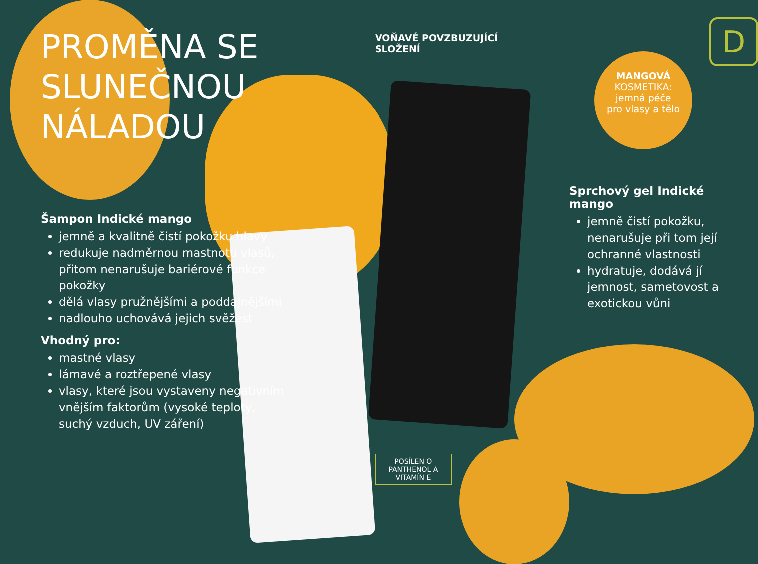PROMĚNA SE SLUNEČNOU NÁLADOU
Šampon Indické mango
jemně a kvalitně čistí pokožku hlavy
redukuje nadměrnou mastnotu vlasů, přitom nenarušuje bariérové funkce pokožky
dělá vlasy pružnějšími a poddajnějšími
nadlouho uchovává jejich svěžest
Vhodný pro:
mastné vlasy
lámavé a roztřepené vlasy
vlasy, které jsou vystaveny negativním vnějším faktorům (vysoké teploty, suchý vzduch, UV záření)
VOŇAVÉ POVZBUZUJÍCÍ
SLOŽENÍ
POSÍLEN O PANTHENOL A VITAMÍN E
D
MANGOVÁ
KOSMETIKA:
jemná péče
pro vlasy a tělo
Sprchový gel Indické mango
jemně čistí pokožku, nenarušuje při tom její ochranné vlastnosti
hydratuje, dodává jí jemnost, sametovost a exotickou vůni